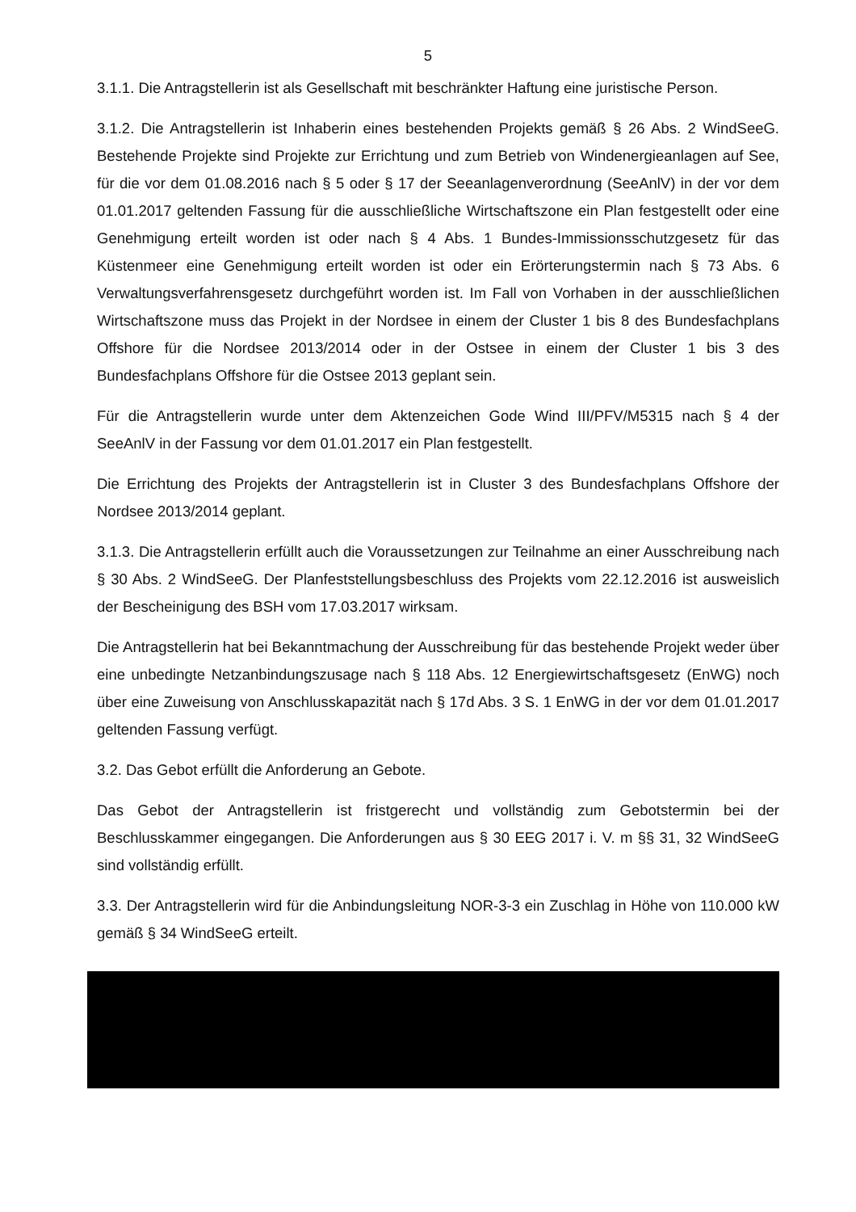5
3.1.1. Die Antragstellerin ist als Gesellschaft mit beschränkter Haftung eine juristische Person.
3.1.2. Die Antragstellerin ist Inhaberin eines bestehenden Projekts gemäß § 26 Abs. 2 WindSeeG. Bestehende Projekte sind Projekte zur Errichtung und zum Betrieb von Windenergieanlagen auf See, für die vor dem 01.08.2016 nach § 5 oder § 17 der Seeanlagenverordnung (SeeAnlV) in der vor dem 01.01.2017 geltenden Fassung für die ausschließliche Wirtschaftszone ein Plan festgestellt oder eine Genehmigung erteilt worden ist oder nach § 4 Abs. 1 Bundes-Immissionsschutzgesetz für das Küstenmeer eine Genehmigung erteilt worden ist oder ein Erörterungstermin nach § 73 Abs. 6 Verwaltungsverfahrensgesetz durchgeführt worden ist. Im Fall von Vorhaben in der ausschließlichen Wirtschaftszone muss das Projekt in der Nordsee in einem der Cluster 1 bis 8 des Bundesfachplans Offshore für die Nordsee 2013/2014 oder in der Ostsee in einem der Cluster 1 bis 3 des Bundesfachplans Offshore für die Ostsee 2013 geplant sein.
Für die Antragstellerin wurde unter dem Aktenzeichen Gode Wind III/PFV/M5315 nach § 4 der SeeAnlV in der Fassung vor dem 01.01.2017 ein Plan festgestellt.
Die Errichtung des Projekts der Antragstellerin ist in Cluster 3 des Bundesfachplans Offshore der Nordsee 2013/2014 geplant.
3.1.3. Die Antragstellerin erfüllt auch die Voraussetzungen zur Teilnahme an einer Ausschreibung nach § 30 Abs. 2 WindSeeG. Der Planfeststellungsbeschluss des Projekts vom 22.12.2016 ist ausweislich der Bescheinigung des BSH vom 17.03.2017 wirksam.
Die Antragstellerin hat bei Bekanntmachung der Ausschreibung für das bestehende Projekt weder über eine unbedingte Netzanbindungszusage nach § 118 Abs. 12 Energiewirtschaftsgesetz (EnWG) noch über eine Zuweisung von Anschlusskapazität nach § 17d Abs. 3 S. 1 EnWG in der vor dem 01.01.2017 geltenden Fassung verfügt.
3.2. Das Gebot erfüllt die Anforderung an Gebote.
Das Gebot der Antragstellerin ist fristgerecht und vollständig zum Gebotstermin bei der Beschlusskammer eingegangen. Die Anforderungen aus § 30 EEG 2017 i. V. m §§ 31, 32 WindSeeG sind vollständig erfüllt.
3.3. Der Antragstellerin wird für die Anbindungsleitung NOR-3-3 ein Zuschlag in Höhe von 110.000 kW gemäß § 34 WindSeeG erteilt.